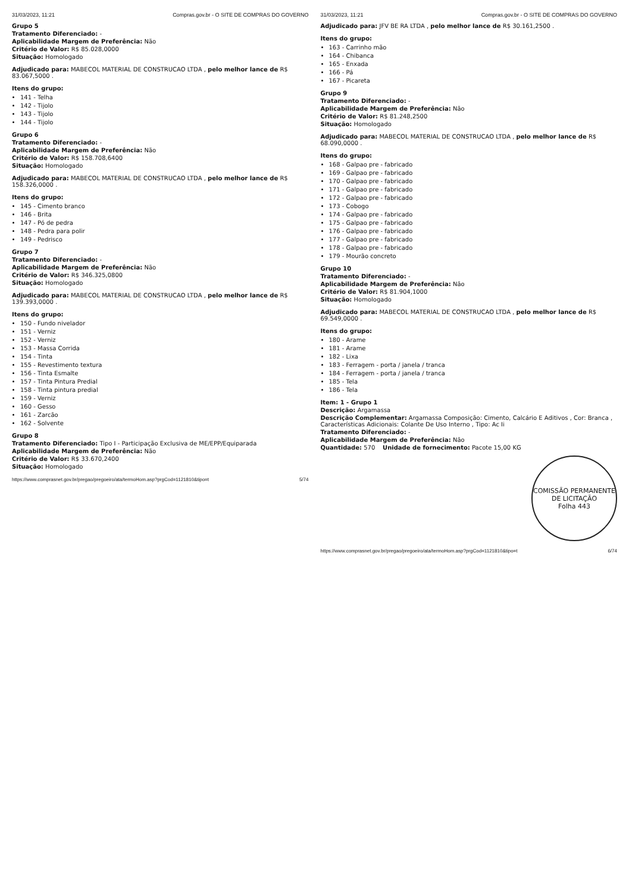31/03/2023, 11:21 Compras.gov.br - O SITE DE COMPRAS DO GOVERNO
Grupo 5
Tratamento Diferenciado: -
Aplicabilidade Margem de Preferência: Não
Critério de Valor: R$ 85.028,0000
Situação: Homologado
Adjudicado para: MABECOL MATERIAL DE CONSTRUCAO LTDA , pelo melhor lance de R$ 83.067,5000 .
Itens do grupo:
141 - Telha
142 - Tijolo
143 - Tijolo
144 - Tijolo
Grupo 6
Tratamento Diferenciado: -
Aplicabilidade Margem de Preferência: Não
Critério de Valor: R$ 158.708,6400
Situação: Homologado
Adjudicado para: MABECOL MATERIAL DE CONSTRUCAO LTDA , pelo melhor lance de R$ 158.326,0000 .
Itens do grupo:
145 - Cimento branco
146 - Brita
147 - Pó de pedra
148 - Pedra para polir
149 - Pedrisco
Grupo 7
Tratamento Diferenciado: -
Aplicabilidade Margem de Preferência: Não
Critério de Valor: R$ 346.325,0800
Situação: Homologado
Adjudicado para: MABECOL MATERIAL DE CONSTRUCAO LTDA , pelo melhor lance de R$ 139.393,0000 .
Itens do grupo:
150 - Fundo nivelador
151 - Verniz
152 - Verniz
153 - Massa Corrida
154 - Tinta
155 - Revestimento textura
156 - Tinta Esmalte
157 - Tinta Pintura Predial
158 - Tinta pintura predial
159 - Verniz
160 - Gesso
161 - Zarcão
162 - Solvente
Grupo 8
Tratamento Diferenciado: Tipo I - Participação Exclusiva de ME/EPP/Equiparada
Aplicabilidade Margem de Preferência: Não
Critério de Valor: R$ 33.670,2400
Situação: Homologado
https://www.comprasnet.gov.br/pregao/pregoeiro/ata/termoHom.asp?prgCod=1121810&tipo=t 5/74
31/03/2023, 11:21 Compras.gov.br - O SITE DE COMPRAS DO GOVERNO
Adjudicado para: JFV BE RA LTDA , pelo melhor lance de R$ 30.161,2500 .
Itens do grupo:
163 - Carrinho mão
164 - Chibanca
165 - Enxada
166 - Pá
167 - Picareta
Grupo 9
Tratamento Diferenciado: -
Aplicabilidade Margem de Preferência: Não
Critério de Valor: R$ 81.248,2500
Situação: Homologado
Adjudicado para: MABECOL MATERIAL DE CONSTRUCAO LTDA , pelo melhor lance de R$ 68.090,0000 .
Itens do grupo:
168 - Galpao pre - fabricado
169 - Galpao pre - fabricado
170 - Galpao pre - fabricado
171 - Galpao pre - fabricado
172 - Galpao pre - fabricado
173 - Cobogo
174 - Galpao pre - fabricado
175 - Galpao pre - fabricado
176 - Galpao pre - fabricado
177 - Galpao pre - fabricado
178 - Galpao pre - fabricado
179 - Mourão concreto
Grupo 10
Tratamento Diferenciado: -
Aplicabilidade Margem de Preferência: Não
Critério de Valor: R$ 81.904,1000
Situação: Homologado
Adjudicado para: MABECOL MATERIAL DE CONSTRUCAO LTDA , pelo melhor lance de R$ 69.549,0000 .
Itens do grupo:
180 - Arame
181 - Arame
182 - Lixa
183 - Ferragem - porta / janela / tranca
184 - Ferragem - porta / janela / tranca
185 - Tela
186 - Tela
Item: 1 - Grupo 1
Descrição: Argamassa
Descrição Complementar: Argamassa Composição: Cimento, Calcário E Aditivos , Cor: Branca , Características Adicionais: Colante De Uso Interno , Tipo: Ac Ii
Tratamento Diferenciado: -
Aplicabilidade Margem de Preferência: Não
Quantidade: 570 Unidade de fornecimento: Pacote 15,00 KG
COMISSÃO PERMANENTE DE LICITAÇÃO
Folha 443
https://www.comprasnet.gov.br/pregao/pregoeiro/ata/termoHom.asp?prgCod=1121810&tipo=t 6/74